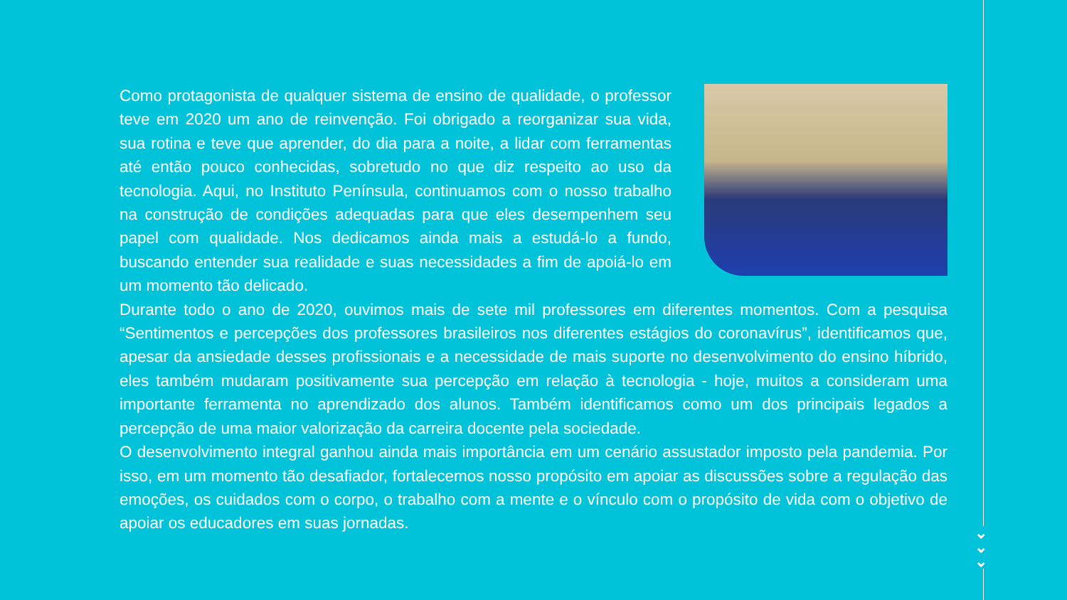Como protagonista de qualquer sistema de ensino de qualidade, o professor teve em 2020 um ano de reinvenção. Foi obrigado a reorganizar sua vida, sua rotina e teve que aprender, do dia para a noite, a lidar com ferramentas até então pouco conhecidas, sobretudo no que diz respeito ao uso da tecnologia. Aqui, no Instituto Península, continuamos com o nosso trabalho na construção de condições adequadas para que eles desempenhem seu papel com qualidade. Nos dedicamos ainda mais a estudá-lo a fundo, buscando entender sua realidade e suas necessidades a fim de apoiá-lo em um momento tão delicado.
Durante todo o ano de 2020, ouvimos mais de sete mil professores em diferentes momentos. Com a pesquisa “Sentimentos e percepções dos professores brasileiros nos diferentes estágios do coronavírus”, identificamos que, apesar da ansiedade desses profissionais e a necessidade de mais suporte no desenvolvimento do ensino híbrido, eles também mudaram positivamente sua percepção em relação à tecnologia - hoje, muitos a consideram uma importante ferramenta no aprendizado dos alunos. Também identificamos como um dos principais legados a percepção de uma maior valorização da carreira docente pela sociedade.
O desenvolvimento integral ganhou ainda mais importância em um cenário assustador imposto pela pandemia. Por isso, em um momento tão desafiador, fortalecemos nosso propósito em apoiar as discussões sobre a regulação das emoções, os cuidados com o corpo, o trabalho com a mente e o vínculo com o propósito de vida com o objetivo de apoiar os educadores em suas jornadas.
⌄
⌄
⌄